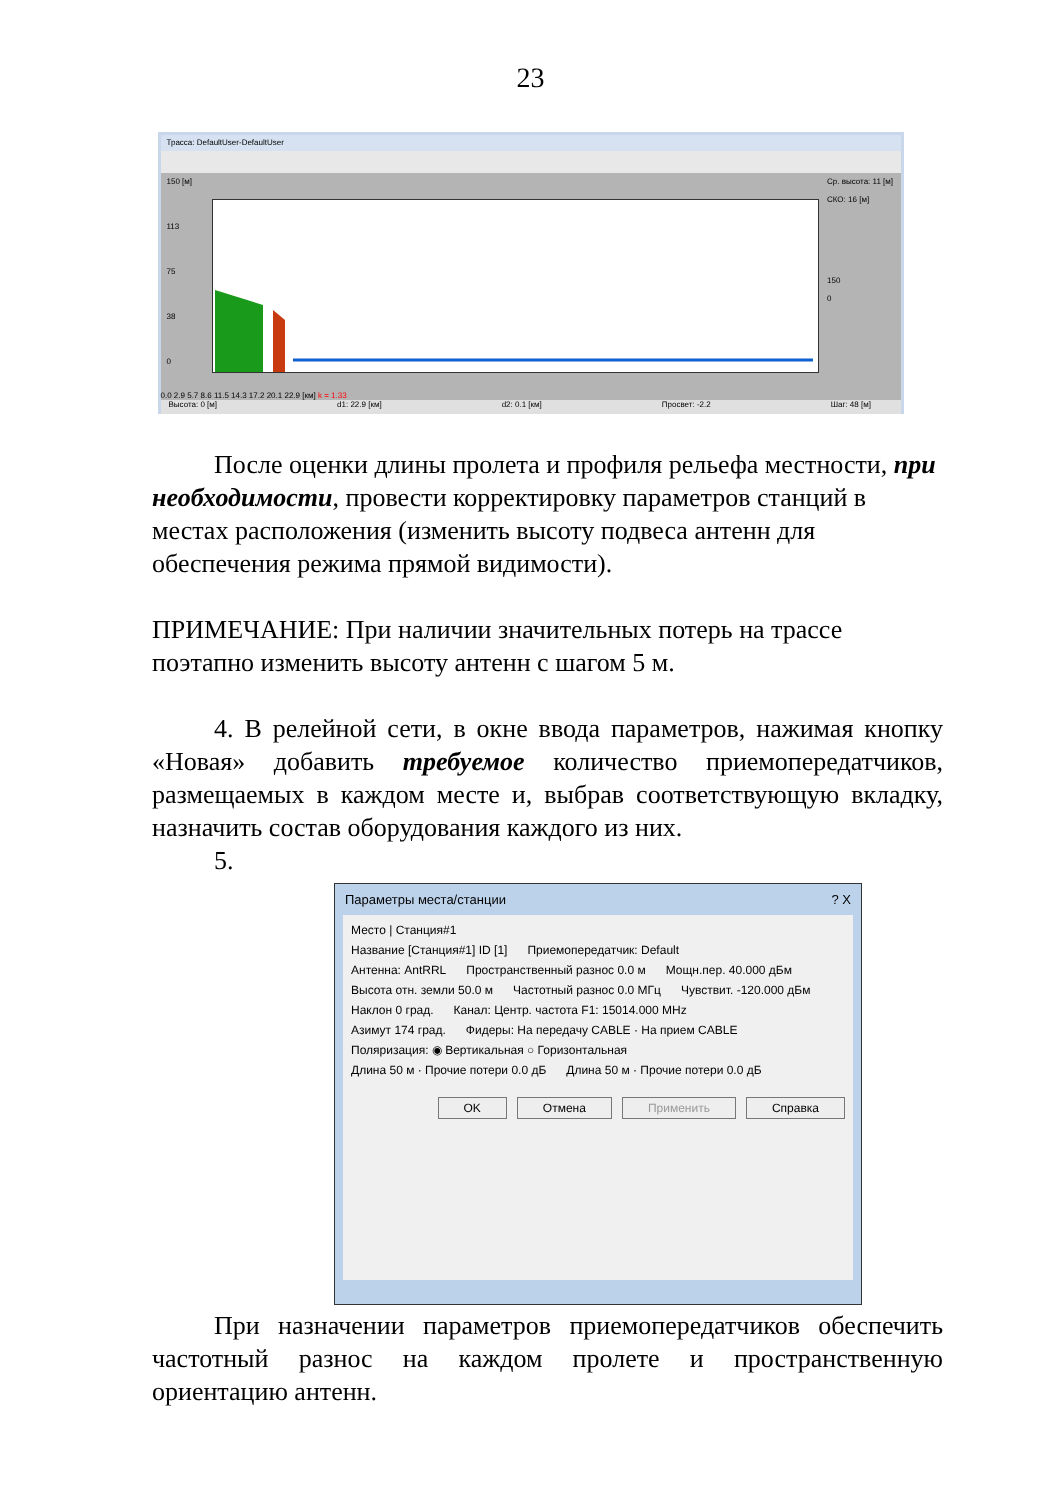23
Трасса: DefaultUser-DefaultUser
150 [м]
113
75
38
0
Ср. высота: 11 [м]
СКО: 16 [м]
150
0
0.0 2.9 5.7 8.6 11.5 14.3 17.2 20.1 22.9 [км] k = 1.33
Высота: 0 [м] d1: 22.9 [км] d2: 0.1 [км] Просвет: -2.2 Шаг: 48 [м]
После оценки длины пролета и профиля рельефа местности, при необходимости, провести корректировку параметров станций в местах расположения (изменить высоту подвеса антенн для обеспечения режима прямой видимости).
ПРИМЕЧАНИЕ: При наличии значительных потерь на трассе поэтапно изменить высоту антенн с шагом 5 м.
4. В релейной сети, в окне ввода параметров, нажимая кнопку «Новая» добавить требуемое количество приемопередатчиков, размещаемых в каждом месте и, выбрав соответствующую вкладку, назначить состав оборудования каждого из них.
5.
Параметры места/станции ? X
Место | Станция#1
Название [Станция#1] ID [1] Приемопередатчик: Default
Антенна: AntRRL Пространственный разнос 0.0 м Мощн.пер. 40.000 дБм
Высота отн. земли 50.0 м Частотный разнос 0.0 МГц Чувствит. -120.000 дБм
Наклон 0 град. Канал: Центр. частота F1: 15014.000 MHz
Азимут 174 град. Фидеры: На передачу CABLE · На прием CABLE
Поляризация: ◉ Вертикальная ○ Горизонтальная
Длина 50 м · Прочие потери 0.0 дБ Длина 50 м · Прочие потери 0.0 дБ
OK Отмена Применить Справка
При назначении параметров приемопередатчиков обеспечить частотный разнос на каждом пролете и пространственную ориентацию антенн.